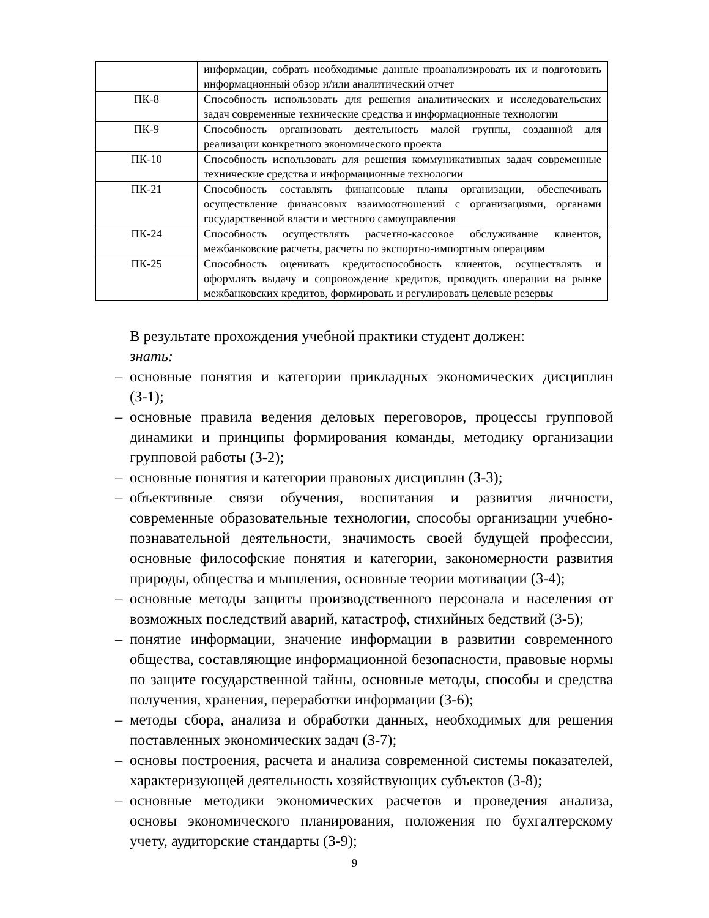| | информации, собрать необходимые данные проанализировать их и подготовить информационный обзор и/или аналитический отчет |
| ПК-8 | Способность использовать для решения аналитических и исследовательских задач современные технические средства и информационные технологии |
| ПК-9 | Способность организовать деятельность малой группы, созданной для реализации конкретного экономического проекта |
| ПК-10 | Способность использовать для решения коммуникативных задач современные технические средства и информационные технологии |
| ПК-21 | Способность составлять финансовые планы организации, обеспечивать осуществление финансовых взаимоотношений с организациями, органами государственной власти и местного самоуправления |
| ПК-24 | Способность осуществлять расчетно-кассовое обслуживание клиентов, межбанковские расчеты, расчеты по экспортно-импортным операциям |
| ПК-25 | Способность оценивать кредитоспособность клиентов, осуществлять и оформлять выдачу и сопровождение кредитов, проводить операции на рынке межбанковских кредитов, формировать и регулировать целевые резервы |
В результате прохождения учебной практики студент должен:
знать:
– основные понятия и категории прикладных экономических дисциплин (З-1);
– основные правила ведения деловых переговоров, процессы групповой динамики и принципы формирования команды, методику организации групповой работы (З-2);
– основные понятия и категории правовых дисциплин (З-3);
– объективные связи обучения, воспитания и развития личности, современные образовательные технологии, способы организации учебно-познавательной деятельности, значимость своей будущей профессии, основные философские понятия и категории, закономерности развития природы, общества и мышления, основные теории мотивации (З-4);
– основные методы защиты производственного персонала и населения от возможных последствий аварий, катастроф, стихийных бедствий (З-5);
– понятие информации, значение информации в развитии современного общества, составляющие информационной безопасности, правовые нормы по защите государственной тайны, основные методы, способы и средства получения, хранения, переработки информации (З-6);
– методы сбора, анализа и обработки данных, необходимых для решения поставленных экономических задач (З-7);
– основы построения, расчета и анализа современной системы показателей, характеризующей деятельность хозяйствующих субъектов (З-8);
– основные методики экономических расчетов и проведения анализа, основы экономического планирования, положения по бухгалтерскому учету, аудиторские стандарты (З-9);
9